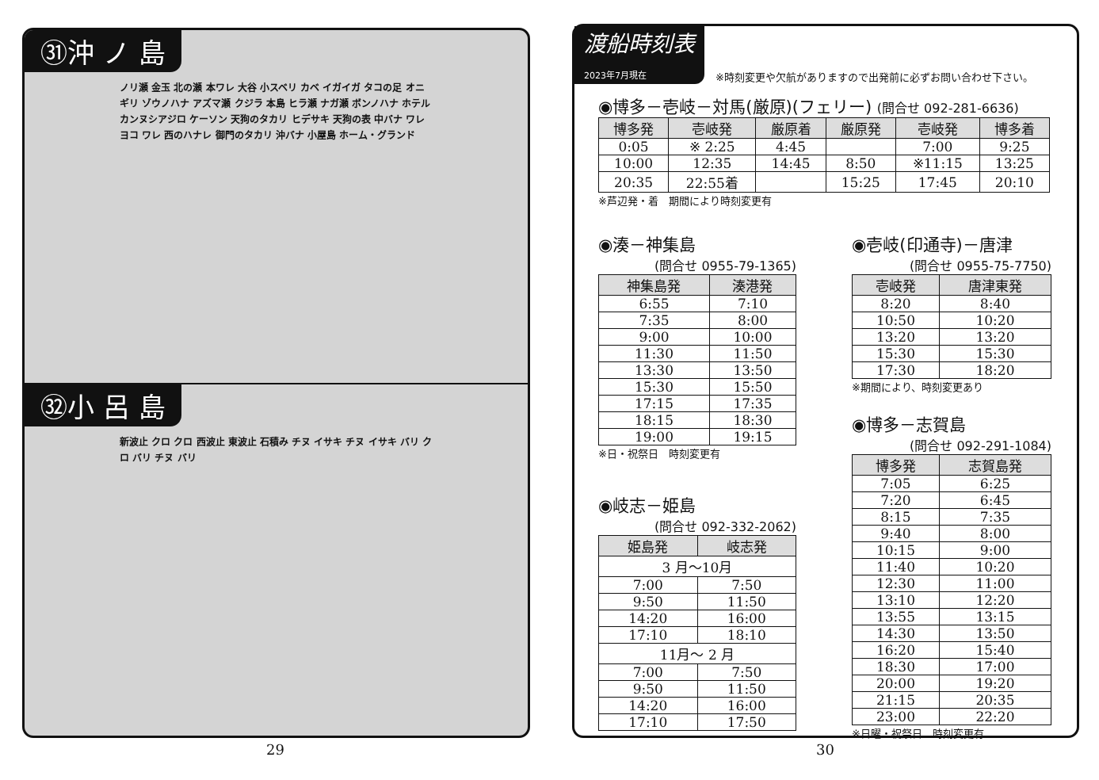㉛沖 ノ 島
ノリ瀬 金玉 北の瀬 本ワレ 大谷 小スベリ カベ イガイガ タコの足 オニギリ ゾウノハナ アズマ瀬 クジラ 本島 ヒラ瀬 ナガ瀬 ボンノハナ ホテル カンヌシアジロ ケーソン 天狗のタカリ ヒデサキ 天狗の表 中バナ ワレヨコ ワレ 西のハナレ 御門のタカリ 沖バナ 小屋島 ホーム・グランド
㉜小 呂 島
新波止 クロ クロ 西波止 東波止 石積み チヌ イサキ チヌ イサキ バリ クロ バリ チヌ バリ
29
渡船時刻表
2023年7月現在
※時刻変更や欠航がありますので出発前に必ずお問い合わせ下さい。
◉博多－壱岐－対馬(厳原)(フェリー) (問合せ 092-281-6636)
| 博多発 | 壱岐発 | 厳原着 | 厳原発 | 壱岐発 | 博多着 |
| --- | --- | --- | --- | --- | --- |
| 0:05 | ※ 2:25 | 4:45 | | 7:00 | 9:25 |
| 10:00 | 12:35 | 14:45 | 8:50 | ※11:15 | 13:25 |
| 20:35 | 22:55着 | | 15:25 | 17:45 | 20:10 |
※芦辺発・着　期間により時刻変更有
◉湊－神集島
(問合せ 0955-79-1365)
| 神集島発 | 湊港発 |
| --- | --- |
| 6:55 | 7:10 |
| 7:35 | 8:00 |
| 9:00 | 10:00 |
| 11:30 | 11:50 |
| 13:30 | 13:50 |
| 15:30 | 15:50 |
| 17:15 | 17:35 |
| 18:15 | 18:30 |
| 19:00 | 19:15 |
※日・祝祭日　時刻変更有
◉岐志－姫島
(問合せ 092-332-2062)
| 姫島発 | 岐志発 |
| --- | --- |
| 3 月～10月 | |
| 7:00 | 7:50 |
| 9:50 | 11:50 |
| 14:20 | 16:00 |
| 17:10 | 18:10 |
| 11月～ 2 月 | |
| 7:00 | 7:50 |
| 9:50 | 11:50 |
| 14:20 | 16:00 |
| 17:10 | 17:50 |
◉壱岐(印通寺)－唐津
(問合せ 0955-75-7750)
| 壱岐発 | 唐津東発 |
| --- | --- |
| 8:20 | 8:40 |
| 10:50 | 10:20 |
| 13:20 | 13:20 |
| 15:30 | 15:30 |
| 17:30 | 18:20 |
※期間により、時刻変更あり
◉博多－志賀島
(問合せ 092-291-1084)
| 博多発 | 志賀島発 |
| --- | --- |
| 7:05 | 6:25 |
| 7:20 | 6:45 |
| 8:15 | 7:35 |
| 9:40 | 8:00 |
| 10:15 | 9:00 |
| 11:40 | 10:20 |
| 12:30 | 11:00 |
| 13:10 | 12:20 |
| 13:55 | 13:15 |
| 14:30 | 13:50 |
| 16:20 | 15:40 |
| 18:30 | 17:00 |
| 20:00 | 19:20 |
| 21:15 | 20:35 |
| 23:00 | 22:20 |
※日曜・祝祭日　時刻変更有
30